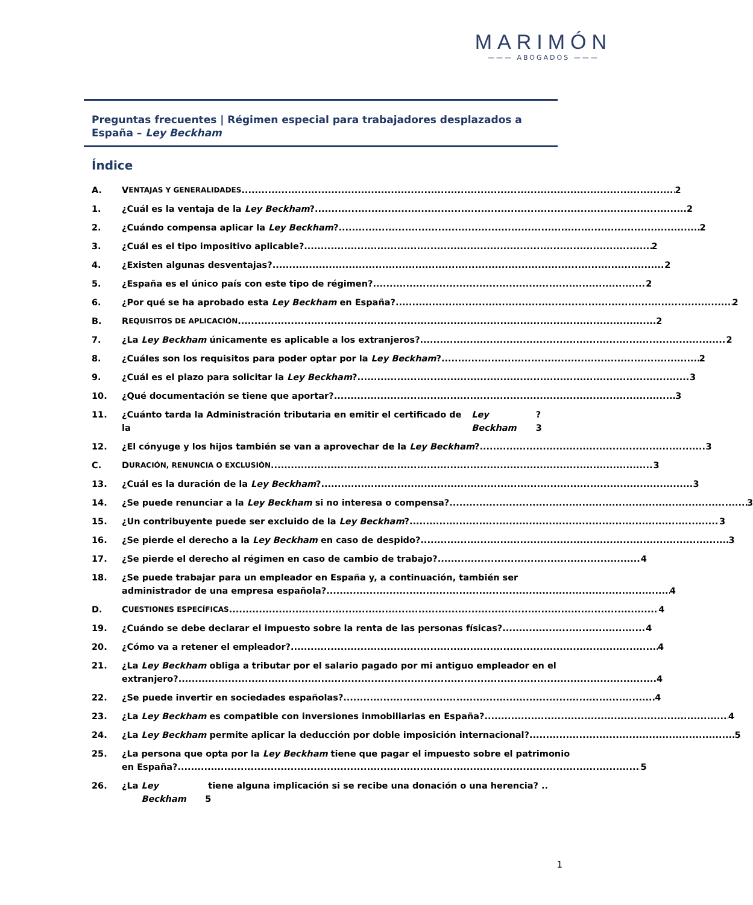MARIMÓN
——— ABOGADOS ———
Preguntas frecuentes | Régimen especial para trabajadores desplazados a España – Ley Beckham
Índice
A. V ENTAJAS Y GENERALIDADES 2
1. ¿Cuál es la ventaja de la Ley Beckham? 2
2. ¿Cuándo compensa aplicar la Ley Beckham? 2
3. ¿Cuál es el tipo impositivo aplicable? 2
4. ¿Existen algunas desventajas? 2
5. ¿España es el único país con este tipo de régimen? 2
6. ¿Por qué se ha aprobado esta Ley Beckham en España? 2
B. R EQUISITOS DE APLICACIÓN 2
7. ¿La Ley Beckham únicamente es aplicable a los extranjeros? 2
8. ¿Cuáles son los requisitos para poder optar por la Ley Beckham? 2
9. ¿Cuál es el plazo para solicitar la Ley Beckham? 3
10. ¿Qué documentación se tiene que aportar? 3
11. ¿Cuánto tarda la Administración tributaria en emitir el certificado de la Ley Beckham? 3
12. ¿El cónyuge y los hijos también se van a aprovechar de la Ley Beckham? 3
C. D URACIÓN, RENUNCIA O EXCLUSIÓN 3
13. ¿Cuál es la duración de la Ley Beckham? 3
14. ¿Se puede renunciar a la Ley Beckham si no interesa o compensa? 3
15. ¿Un contribuyente puede ser excluido de la Ley Beckham? 3
16. ¿Se pierde el derecho a la Ley Beckham en caso de despido? 3
17. ¿Se pierde el derecho al régimen en caso de cambio de trabajo? 4
18. ¿Se puede trabajar para un empleador en España y, a continuación, también ser
administrador de una empresa española? 4
D. C UESTIONES ESPECÍFICAS 4
19. ¿Cuándo se debe declarar el impuesto sobre la renta de las personas físicas? 4
20. ¿Cómo va a retener el empleador? 4
21. ¿La Ley Beckham obliga a tributar por el salario pagado por mi antiguo empleador en el
extranjero? 4
22. ¿Se puede invertir en sociedades españolas? 4
23. ¿La Ley Beckham es compatible con inversiones inmobiliarias en España? 4
24. ¿La Ley Beckham permite aplicar la deducción por doble imposición internacional? 5
25. ¿La persona que opta por la Ley Beckham tiene que pagar el impuesto sobre el patrimonio
en España? 5
26. ¿La Ley Beckham tiene alguna implicación si se recibe una donación o una herencia? .. 5
1